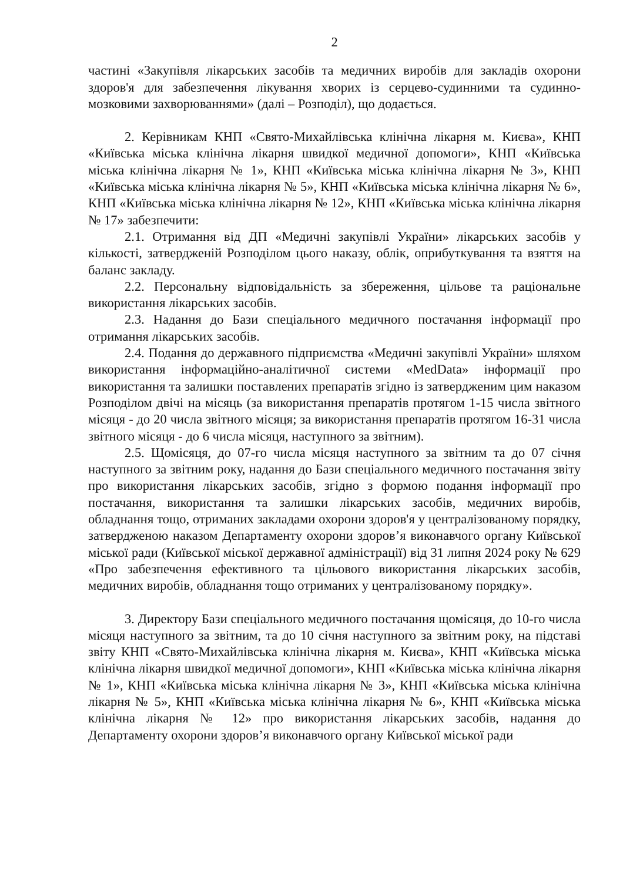2
частині «Закупівля лікарських засобів та медичних виробів для закладів охорони здоров'я для забезпечення лікування хворих із серцево-судинними та судинно-мозковими захворюваннями» (далі – Розподіл), що додається.
2. Керівникам КНП «Свято-Михайлівська клінічна лікарня м. Києва», КНП «Київська міська клінічна лікарня швидкої медичної допомоги», КНП «Київська міська клінічна лікарня № 1», КНП «Київська міська клінічна лікарня № 3», КНП «Київська міська клінічна лікарня № 5», КНП «Київська міська клінічна лікарня № 6», КНП «Київська міська клінічна лікарня № 12», КНП «Київська міська клінічна лікарня № 17» забезпечити:
2.1. Отримання від ДП «Медичні закупівлі України» лікарських засобів у кількості, затвердженій Розподілом цього наказу, облік, оприбуткування та взяття на баланс закладу.
2.2. Персональну відповідальність за збереження, цільове та раціональне використання лікарських засобів.
2.3. Надання до Бази спеціального медичного постачання інформації про отримання лікарських засобів.
2.4. Подання до державного підприємства «Медичні закупівлі України» шляхом використання інформаційно-аналітичної системи «MedData» інформації про використання та залишки поставлених препаратів згідно із затвердженим цим наказом Розподілом двічі на місяць (за використання препаратів протягом 1-15 числа звітного місяця - до 20 числа звітного місяця; за використання препаратів протягом 16-31 числа звітного місяця - до 6 числа місяця, наступного за звітним).
2.5. Щомісяця, до 07-го числа місяця наступного за звітним та до 07 січня наступного за звітним року, надання до Бази спеціального медичного постачання звіту про використання лікарських засобів, згідно з формою подання інформації про постачання, використання та залишки лікарських засобів, медичних виробів, обладнання тощо, отриманих закладами охорони здоров'я у централізованому порядку, затвердженою наказом Департаменту охорони здоров’я виконавчого органу Київської міської ради (Київської міської державної адміністрації) від 31 липня 2024 року № 629 «Про забезпечення ефективного та цільового використання лікарських засобів, медичних виробів, обладнання тощо отриманих у централізованому порядку».
3. Директору Бази спеціального медичного постачання щомісяця, до 10-го числа місяця наступного за звітним, та до 10 січня наступного за звітним року, на підставі звіту КНП «Свято-Михайлівська клінічна лікарня м. Києва», КНП «Київська міська клінічна лікарня швидкої медичної допомоги», КНП «Київська міська клінічна лікарня № 1», КНП «Київська міська клінічна лікарня № 3», КНП «Київська міська клінічна лікарня № 5», КНП «Київська міська клінічна лікарня № 6», КНП «Київська міська клінічна лікарня № 12» про використання лікарських засобів, надання до Департаменту охорони здоров’я виконавчого органу Київської міської ради